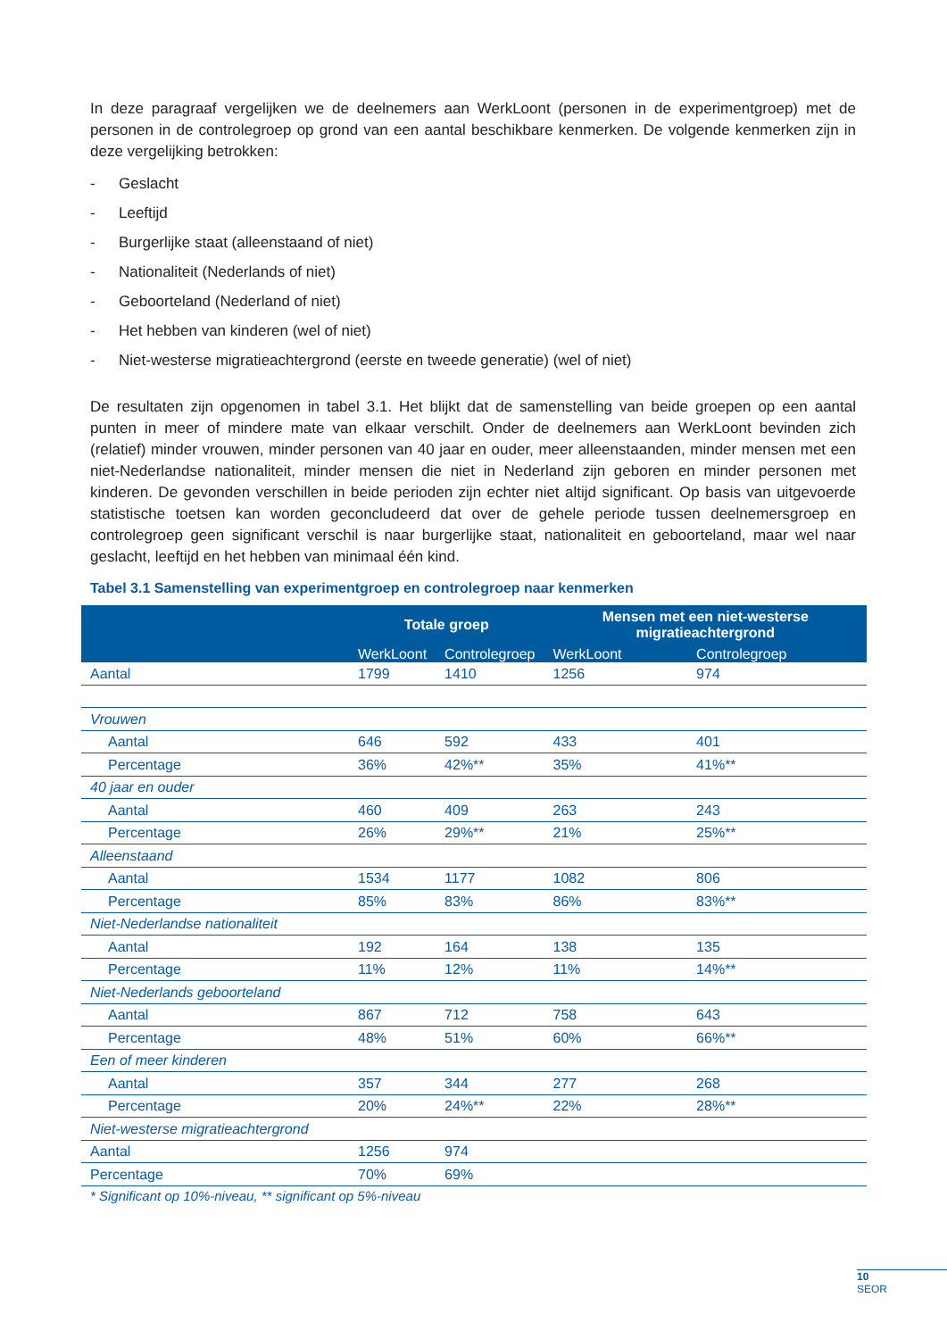In deze paragraaf vergelijken we de deelnemers aan WerkLoont (personen in de experimentgroep) met de personen in de controlegroep op grond van een aantal beschikbare kenmerken. De volgende kenmerken zijn in deze vergelijking betrokken:
- Geslacht
- Leeftijd
- Burgerlijke staat (alleenstaand of niet)
- Nationaliteit (Nederlands of niet)
- Geboorteland (Nederland of niet)
- Het hebben van kinderen (wel of niet)
- Niet-westerse migratieachtergrond (eerste en tweede generatie) (wel of niet)
De resultaten zijn opgenomen in tabel 3.1. Het blijkt dat de samenstelling van beide groepen op een aantal punten in meer of mindere mate van elkaar verschilt. Onder de deelnemers aan WerkLoont bevinden zich (relatief) minder vrouwen, minder personen van 40 jaar en ouder, meer alleenstaanden, minder mensen met een niet-Nederlandse nationaliteit, minder mensen die niet in Nederland zijn geboren en minder personen met kinderen. De gevonden verschillen in beide perioden zijn echter niet altijd significant. Op basis van uitgevoerde statistische toetsen kan worden geconcludeerd dat over de gehele periode tussen deelnemersgroep en controlegroep geen significant verschil is naar burgerlijke staat, nationaliteit en geboorteland, maar wel naar geslacht, leeftijd en het hebben van minimaal één kind.
Tabel 3.1 Samenstelling van experimentgroep en controlegroep naar kenmerken
| | Totale groep | | Mensen met een niet-westerse migratieachtergrond | |
| --- | --- | --- | --- | --- |
| | WerkLoont | Controlegroep | WerkLoont | Controlegroep |
| Aantal | 1799 | 1410 | 1256 | 974 |
| Vrouwen | | | | |
| Aantal | 646 | 592 | 433 | 401 |
| Percentage | 36% | 42%** | 35% | 41%** |
| 40 jaar en ouder | | | | |
| Aantal | 460 | 409 | 263 | 243 |
| Percentage | 26% | 29%** | 21% | 25%** |
| Alleenstaand | | | | |
| Aantal | 1534 | 1177 | 1082 | 806 |
| Percentage | 85% | 83% | 86% | 83%** |
| Niet-Nederlandse nationaliteit | | | | |
| Aantal | 192 | 164 | 138 | 135 |
| Percentage | 11% | 12% | 11% | 14%** |
| Niet-Nederlands geboorteland | | | | |
| Aantal | 867 | 712 | 758 | 643 |
| Percentage | 48% | 51% | 60% | 66%** |
| Een of meer kinderen | | | | |
| Aantal | 357 | 344 | 277 | 268 |
| Percentage | 20% | 24%** | 22% | 28%** |
| Niet-westerse migratieachtergrond | | | | |
| Aantal | 1256 | 974 | | |
| Percentage | 70% | 69% | | |
* Significant op 10%-niveau, ** significant op 5%-niveau
10
SEOR